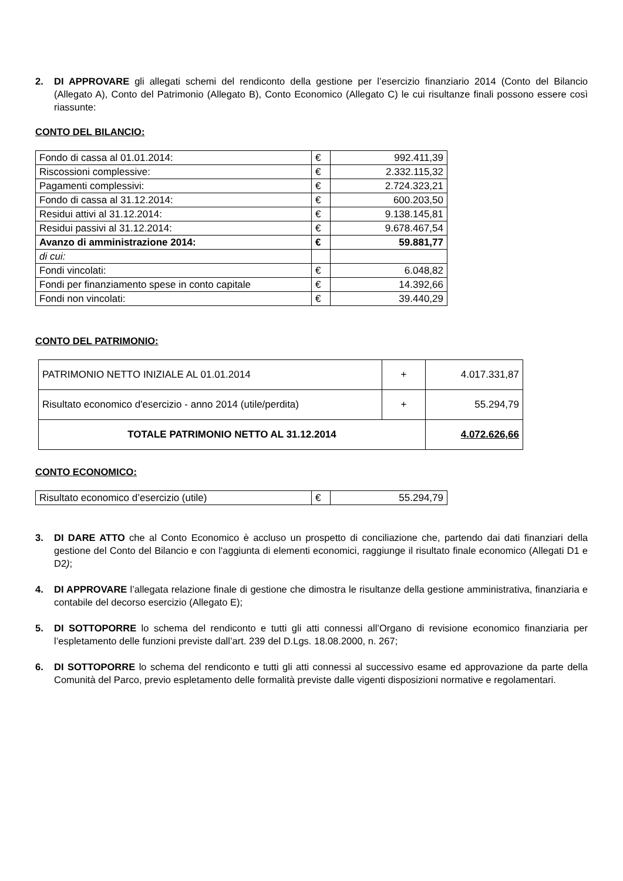2. DI APPROVARE gli allegati schemi del rendiconto della gestione per l’esercizio finanziario 2014 (Conto del Bilancio (Allegato A), Conto del Patrimonio (Allegato B), Conto Economico (Allegato C) le cui risultanze finali possono essere così riassunte:
CONTO DEL BILANCIO:
| Fondo di cassa al 01.01.2014: | € | 992.411,39 |
| Riscossioni complessive: | € | 2.332.115,32 |
| Pagamenti complessivi: | € | 2.724.323,21 |
| Fondo di cassa al 31.12.2014: | € | 600.203,50 |
| Residui attivi al 31.12.2014: | € | 9.138.145,81 |
| Residui passivi al 31.12.2014: | € | 9.678.467,54 |
| Avanzo di amministrazione 2014: | € | 59.881,77 |
| di cui: | | |
| Fondi vincolati: | € | 6.048,82 |
| Fondi per finanziamento spese in conto capitale | € | 14.392,66 |
| Fondi non vincolati: | € | 39.440,29 |
CONTO DEL PATRIMONIO:
| PATRIMONIO NETTO INIZIALE AL 01.01.2014 | + | 4.017.331,87 |
| Risultato economico d'esercizio - anno 2014 (utile/perdita) | + | 55.294,79 |
| TOTALE PATRIMONIO NETTO AL 31.12.2014 | | 4.072.626,66 |
CONTO ECONOMICO:
| Risultato economico d’esercizio (utile) | € | 55.294,79 |
3. DI DARE ATTO che al Conto Economico è accluso un prospetto di conciliazione che, partendo dai dati finanziari della gestione del Conto del Bilancio e con l'aggiunta di elementi economici, raggiunge il risultato finale economico (Allegati D1 e D2);
4. DI APPROVARE l’allegata relazione finale di gestione che dimostra le risultanze della gestione amministrativa, finanziaria e contabile del decorso esercizio (Allegato E);
5. DI SOTTOPORRE lo schema del rendiconto e tutti gli atti connessi all’Organo di revisione economico finanziaria per l’espletamento delle funzioni previste dall’art. 239 del D.Lgs. 18.08.2000, n. 267;
6. DI SOTTOPORRE lo schema del rendiconto e tutti gli atti connessi al successivo esame ed approvazione da parte della Comunità del Parco, previo espletamento delle formalità previste dalle vigenti disposizioni normative e regolamentari.